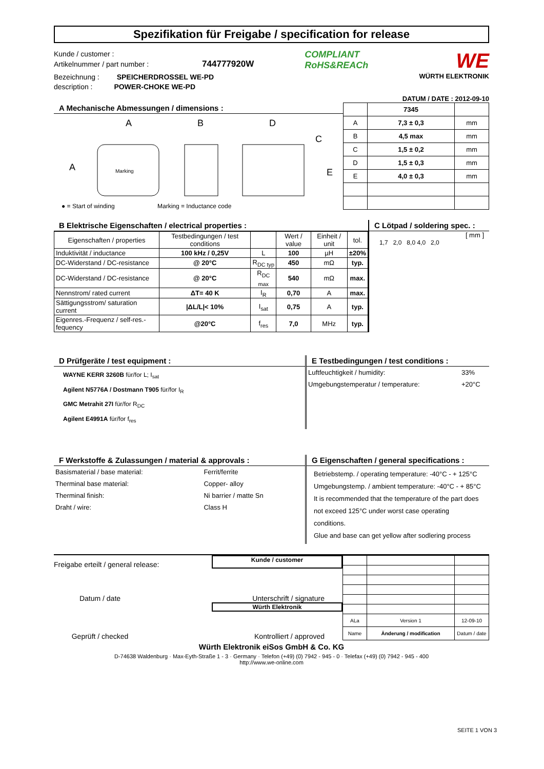Spezifikation für Freigabe / specification for release
Kunde / customer :
Artikelnummer / part number : 744777920W
Bezeichnung : SPEICHERDROSSEL WE-PD
description : POWER-CHOKE WE-PD
COMPLIANT
RoHS&REACh
WE
WÜRTH ELEKTRONIK
DATUM / DATE : 2012-09-10
A Mechanische Abmessungen / dimensions :
Marking
A
A
B
D
C
E
● = Start of winding Marking = Inductance code
| | 7345 | |
| A | 7,3 ± 0,3 | mm |
| B | 4,5 max | mm |
| C | 1,5 ± 0,2 | mm |
| D | 1,5 ± 0,3 | mm |
| E | 4,0 ± 0,3 | mm |
B Elektrische Eigenschaften / electrical properties :
| Eigenschaften / properties | Testbedingungen / test conditions | | Wert / value | Einheit / unit | tol. |
| Induktivität / inductance | 100 kHz / 0,25V | L | 100 | µH | ±20% |
| DC-Widerstand / DC-resistance | @ 20°C | R<sub>DC typ</sub> | 450 | mΩ | typ. |
| DC-Widerstand / DC-resistance | @ 20°C | R<sub>DC max</sub> | 540 | mΩ | max. |
| Nennstrom/ rated current | ΔT= 40 K | I<sub>R</sub> | 0,70 | A | max. |
| Sättigungsstrom/ saturation current | /ΔL/L/< 10% | I<sub>sat</sub> | 0,75 | A | typ. |
| Eigenres.-Frequenz / self-res.-fequency | @20°C | f<sub>res</sub> | 7,0 | MHz | typ. |
C Lötpad / soldering spec. :
[ mm ]
1,7 2,0 8,0 4,0 2,0
D Prüfgeräte / test equipment :
WAYNE KERR 3260B für/for L; I<sub>sat</sub>
Agilent N5776A / Dostmann T905 für/for I<sub>R</sub>
GMC Metrahit 27I für/for R<sub>DC</sub>
Agilent E4991A für/for f<sub>res</sub>
E Testbedingungen / test conditions :
| Luftfeuchtigkeit / humidity: | 33% |
| Umgebungstemperatur / temperature: | +20°C |
F Werkstoffe & Zulassungen / material & approvals :
| Basismaterial / base material: | Ferrit/ferrite |
| Therminal base material: | Copper- alloy |
| Therminal finish: | Ni barrier / matte Sn |
| Draht / wire: | Class H |
G Eigenschaften / general specifications :
Betriebstemp. / operating temperature: -40°C - + 125°C
Umgebungstemp. / ambient temperature: -40°C - + 85°C
It is recommended that the temperature of the part does
not exceed 125°C under worst case operating conditions.
Glue and base can get yellow after sodlering process
Freigabe erteilt / general release:
Kunde / customer
Datum / date Unterschrift / signature
Würth Elektronik
Geprüft / checked Kontrolliert / approved
| ALa | Version 1 | 12-09-10 |
| Name | Änderung / modification | Datum / date |
Würth Elektronik eiSos GmbH & Co. KG
D-74638 Waldenburg · Max-Eyth-Straße 1 - 3 · Germany · Telefon (+49) (0) 7942 - 945 - 0 · Telefax (+49) (0) 7942 - 945 - 400
http://www.we-online.com
SEITE 1 VON 3